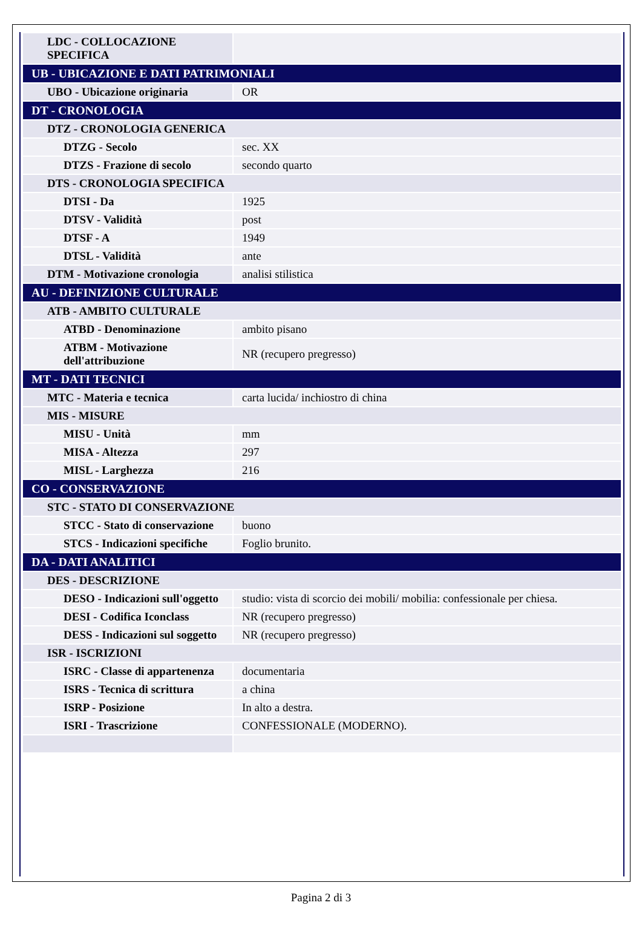| LDC - COLLOCAZIONE SPECIFICA | |
| UB - UBICAZIONE E DATI PATRIMONIALI | |
| UBO - Ubicazione originaria | OR |
| DT - CRONOLOGIA | |
| DTZ - CRONOLOGIA GENERICA | |
| DTZG - Secolo | sec. XX |
| DTZS - Frazione di secolo | secondo quarto |
| DTS - CRONOLOGIA SPECIFICA | |
| DTSI - Da | 1925 |
| DTSV - Validità | post |
| DTSF - A | 1949 |
| DTSL - Validità | ante |
| DTM - Motivazione cronologia | analisi stilistica |
| AU - DEFINIZIONE CULTURALE | |
| ATB - AMBITO CULTURALE | |
| ATBD - Denominazione | ambito pisano |
| ATBM - Motivazione dell'attribuzione | NR (recupero pregresso) |
| MT - DATI TECNICI | |
| MTC - Materia e tecnica | carta lucida/ inchiostro di china |
| MIS - MISURE | |
| MISU - Unità | mm |
| MISA - Altezza | 297 |
| MISL - Larghezza | 216 |
| CO - CONSERVAZIONE | |
| STC - STATO DI CONSERVAZIONE | |
| STCC - Stato di conservazione | buono |
| STCS - Indicazioni specifiche | Foglio brunito. |
| DA - DATI ANALITICI | |
| DES - DESCRIZIONE | |
| DESO - Indicazioni sull'oggetto | studio: vista di scorcio dei mobili/ mobilia: confessionale per chiesa. |
| DESI - Codifica Iconclass | NR (recupero pregresso) |
| DESS - Indicazioni sul soggetto | NR (recupero pregresso) |
| ISR - ISCRIZIONI | |
| ISRC - Classe di appartenenza | documentaria |
| ISRS - Tecnica di scrittura | a china |
| ISRP - Posizione | In alto a destra. |
| ISRI - Trascrizione | CONFESSIONALE (MODERNO). |
Pagina 2 di 3